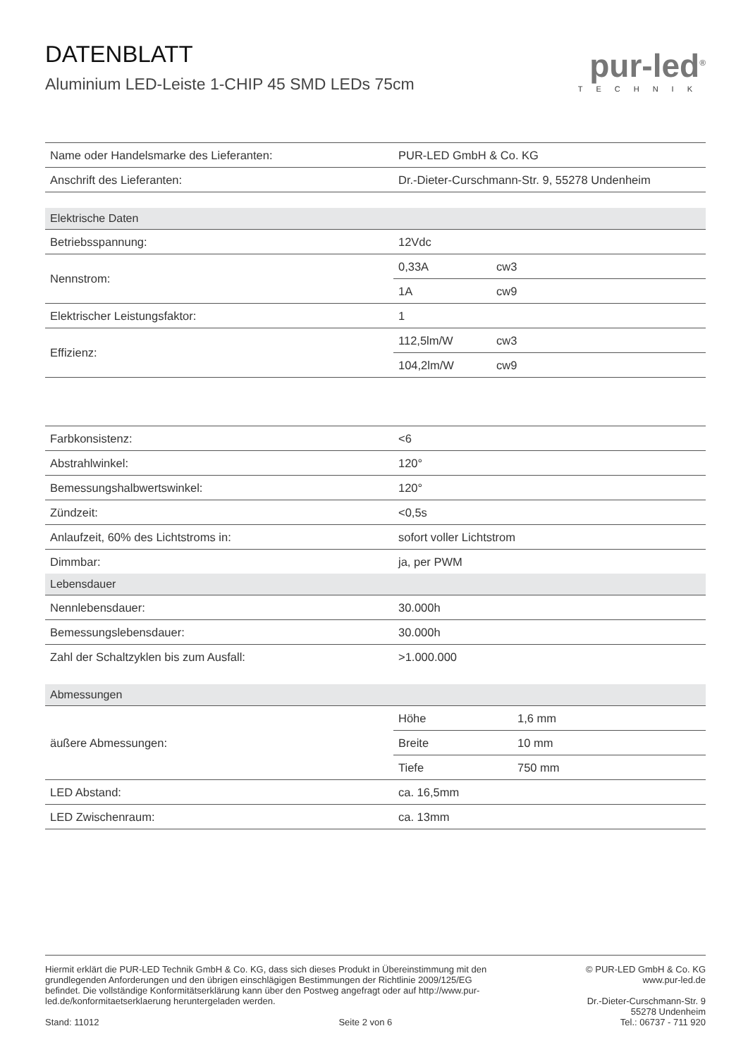DATENBLATT
Aluminium LED-Leiste 1-CHIP 45 SMD LEDs 75cm
pur-led<sup>®</sup>
TECHNIK
| Name oder Handelsmarke des Lieferanten: | PUR-LED GmbH & Co. KG | |
| Anschrift des Lieferanten: | Dr.-Dieter-Curschmann-Str. 9, 55278 Undenheim | |
| Elektrische Daten | | |
| Betriebsspannung: | 12Vdc | |
| Nennstrom: | 0,33A | cw3 |
| | 1A | cw9 |
| Elektrischer Leistungsfaktor: | 1 | |
| Effizienz: | 112,5lm/W | cw3 |
| | 104,2lm/W | cw9 |
| Farbkonsistenz: | <6 | |
| Abstrahlwinkel: | 120° | |
| Bemessungshalbwertswinkel: | 120° | |
| Zündzeit: | <0,5s | |
| Anlaufzeit, 60% des Lichtstroms in: | sofort voller Lichtstrom | |
| Dimmbar: | ja, per PWM | |
| Lebensdauer | | |
| Nennlebensdauer: | 30.000h | |
| Bemessungslebensdauer: | 30.000h | |
| Zahl der Schaltzyklen bis zum Ausfall: | >1.000.000 | |
| Abmessungen | | |
| äußere Abmessungen: | Höhe | 1,6 mm |
| | Breite | 10 mm |
| | Tiefe | 750 mm |
| LED Abstand: | ca. 16,5mm | |
| LED Zwischenraum: | ca. 13mm | |
Hiermit erklärt die PUR-LED Technik GmbH & Co. KG, dass sich dieses Produkt in Übereinstimmung mit den grundlegenden Anforderungen und den übrigen einschlägigen Bestimmungen der Richtlinie 2009/125/EG befindet. Die vollständige Konformitätserklärung kann über den Postweg angefragt oder auf http://www.pur-led.de/konformitaetserklaerung heruntergeladen werden.
Stand: 11012 Seite 2 von 6
© PUR-LED GmbH & Co. KG
www.pur-led.de
Dr.-Dieter-Curschmann-Str. 9
55278 Undenheim
Tel.: 06737 - 711 920